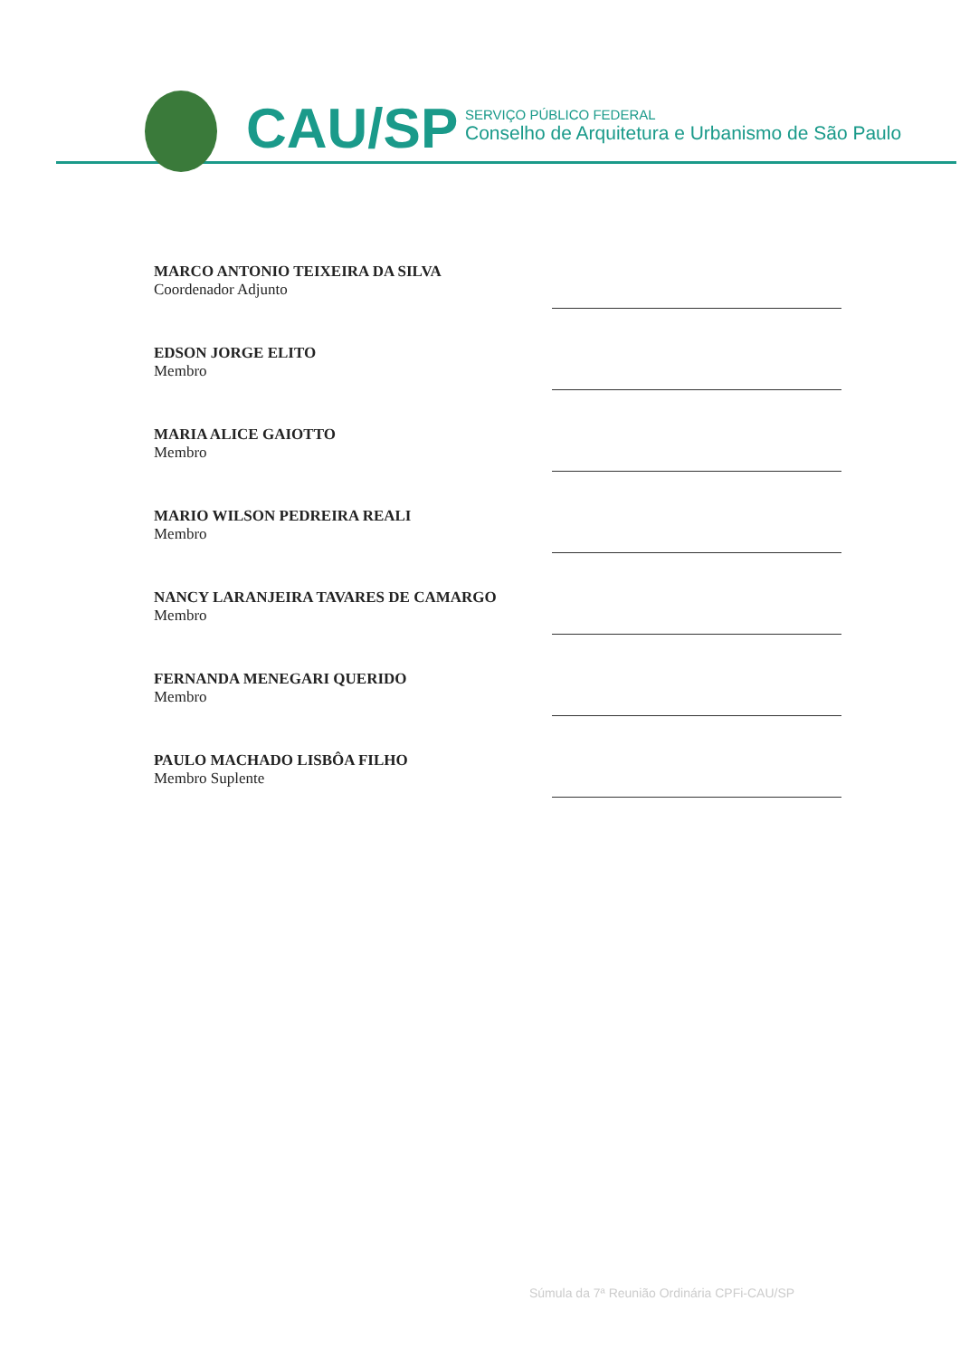CAU/SP
SERVIÇO PÚBLICO FEDERAL
Conselho de Arquitetura e Urbanismo de São Paulo
MARCO ANTONIO TEIXEIRA DA SILVA
Coordenador Adjunto
EDSON JORGE ELITO
Membro
MARIA ALICE GAIOTTO
Membro
MARIO WILSON PEDREIRA REALI
Membro
NANCY LARANJEIRA TAVARES DE CAMARGO
Membro
FERNANDA MENEGARI QUERIDO
Membro
PAULO MACHADO LISBÔA FILHO
Membro Suplente
Súmula da 7ª Reunião Ordinária CPFi-CAU/SP